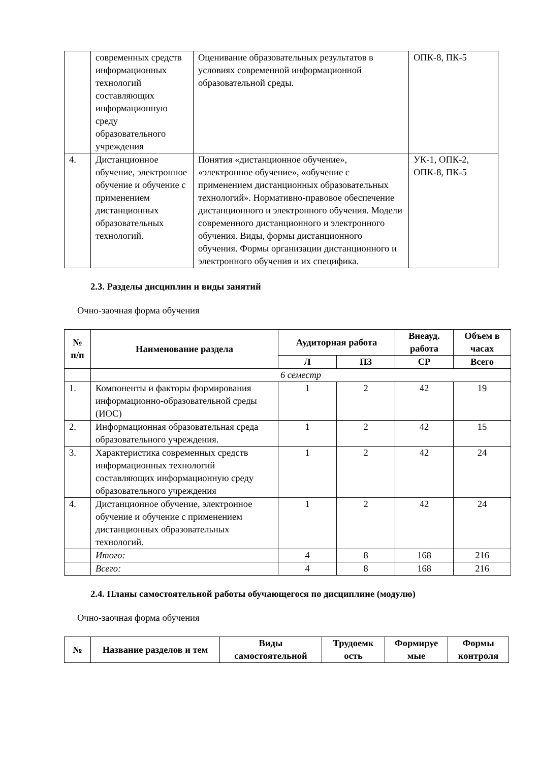| | современных средств информационных технологий составляющих информационную среду образовательного учреждения | Оценивание образовательных результатов в условиях современной информационной образовательной среды. | ОПК-8, ПК-5 |
| 4. | Дистанционное обучение, электронное обучение и обучение с применением дистанционных образовательных технологий. | Понятия «дистанционное обучение», «электронное обучение», «обучение с применением дистанционных образовательных технологий». Нормативно-правовое обеспечение дистанционного и электронного обучения. Модели современного дистанционного и электронного обучения. Виды, формы дистанционного обучения. Формы организации дистанционного и электронного обучения и их специфика. | УК-1, ОПК-2, ОПК-8, ПК-5 |
2.3. Разделы дисциплин и виды занятий
Очно-заочная форма обучения
| № п/п | Наименование раздела | Аудиторная работа | | Внеауд. работа | Объем в часах |
| --- | --- | --- | --- | --- | --- |
| | | Л | ПЗ | СР | Всего |
| | 6 семестр | | | | |
| 1. | Компоненты и факторы формирования информационно-образовательной среды (ИОС) | 1 | 2 | 42 | 19 |
| 2. | Информационная образовательная среда образовательного учреждения. | 1 | 2 | 42 | 15 |
| 3. | Характеристика современных средств информационных технологий составляющих информационную среду образовательного учреждения | 1 | 2 | 42 | 24 |
| 4. | Дистанционное обучение, электронное обучение и обучение с применением дистанционных образовательных технологий. | 1 | 2 | 42 | 24 |
| | Итого: | 4 | 8 | 168 | 216 |
| | Всего: | 4 | 8 | 168 | 216 |
2.4. Планы самостоятельной работы обучающегося по дисциплине (модулю)
Очно-заочная форма обучения
| № | Название разделов и тем | Виды самостоятельной | Трудоемк ость | Формируе мые | Формы контроля |
| --- | --- | --- | --- | --- | --- |